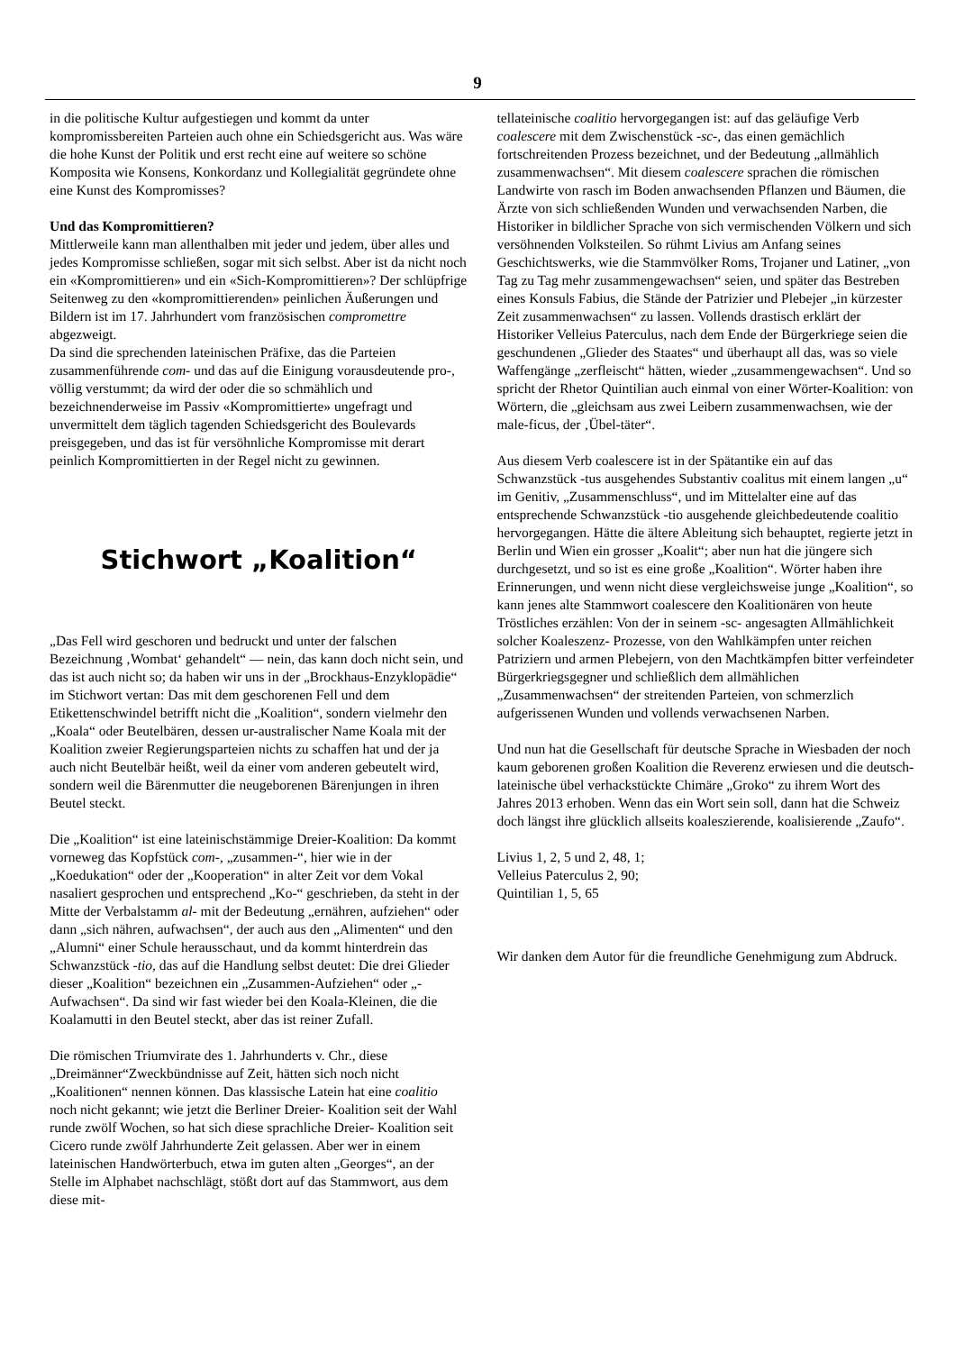9
in die politische Kultur aufgestiegen und kommt da unter kompromissbereiten Parteien auch ohne ein Schiedsgericht aus. Was wäre die hohe Kunst der Politik und erst recht eine auf weitere so schöne Komposita wie Konsens, Konkordanz und Kollegialität gegründete ohne eine Kunst des Kompromisses?
Und das Kompromittieren?
Mittlerweile kann man allenthalben mit jeder und jedem, über alles und jedes Kompromisse schließen, sogar mit sich selbst. Aber ist da nicht noch ein «Kompromittieren» und ein «Sich-Kompromittieren»? Der schlüpfrige Seitenweg zu den «kompromittierenden» peinlichen Äußerungen und Bildern ist im 17. Jahrhundert vom französischen compromettre abgezweigt.
Da sind die sprechenden lateinischen Präfixe, das die Parteien zusammenführende com- und das auf die Einigung vorausdeutende pro-, völlig verstummt; da wird der oder die so schmählich und bezeichnenderweise im Passiv «Kompromittierte» ungefragt und unvermittelt dem täglich tagenden Schiedsgericht des Boulevards preisgegeben, und das ist für versöhnliche Kompromisse mit derart peinlich Kompromittierten in der Regel nicht zu gewinnen.
Stichwort „Koalition“
„Das Fell wird geschoren und bedruckt und unter der falschen Bezeichnung ‚Wombat‘ gehandelt“ — nein, das kann doch nicht sein, und das ist auch nicht so; da haben wir uns in der „Brockhaus-Enzyklopädie“ im Stichwort vertan: Das mit dem geschorenen Fell und dem Etikettenschwindel betrifft nicht die „Koalition“, sondern vielmehr den „Koala“ oder Beutelbären, dessen ur-australischer Name Koala mit der Koalition zweier Regierungsparteien nichts zu schaffen hat und der ja auch nicht Beutelbär heißt, weil da einer vom anderen gebeutelt wird, sondern weil die Bärenmutter die neugeborenen Bärenjungen in ihren Beutel steckt.
Die „Koalition“ ist eine lateinischstämmige Dreier-Koalition: Da kommt vorneweg das Kopfstück com-, „zusammen-“, hier wie in der „Koedukation“ oder der „Kooperation“ in alter Zeit vor dem Vokal nasaliert gesprochen und entsprechend „Ko-“ geschrieben, da steht in der Mitte der Verbalstamm al- mit der Bedeutung „ernähren, aufziehen“ oder dann „sich nähren, aufwachsen“, der auch aus den „Alimenten“ und den „Alumni“ einer Schule herausschaut, und da kommt hinterdrein das Schwanzstück -tio, das auf die Handlung selbst deutet: Die drei Glieder dieser „Koalition“ bezeichnen ein „Zusammen-Aufziehen“ oder „-Aufwachsen“. Da sind wir fast wieder bei den Koala-Kleinen, die die Koalamutti in den Beutel steckt, aber das ist reiner Zufall.
Die römischen Triumvirate des 1. Jahrhunderts v. Chr., diese „Dreimänner“Zweckbündnisse auf Zeit, hätten sich noch nicht „Koalitionen“ nennen können. Das klassische Latein hat eine coalitio noch nicht gekannt; wie jetzt die Berliner Dreier- Koalition seit der Wahl runde zwölf Wochen, so hat sich diese sprachliche Dreier- Koalition seit Cicero runde zwölf Jahrhunderte Zeit gelassen. Aber wer in einem lateinischen Handwörterbuch, etwa im guten alten „Georges“, an der Stelle im Alphabet nachschlägt, stößt dort auf das Stammwort, aus dem diese mit-
tellateinische coalitio hervorgegangen ist: auf das geläufige Verb coalescere mit dem Zwischenstück -sc-, das einen gemächlich fortschreitenden Prozess bezeichnet, und der Bedeutung „allmählich zusammenwachsen“. Mit diesem coalescere sprachen die römischen Landwirte von rasch im Boden anwachsenden Pflanzen und Bäumen, die Ärzte von sich schließenden Wunden und verwachsenden Narben, die Historiker in bildlicher Sprache von sich vermischenden Völkern und sich versöhnenden Volksteilen. So rühmt Livius am Anfang seines Geschichtswerks, wie die Stammvölker Roms, Trojaner und Latiner, „von Tag zu Tag mehr zusammengewachsen“ seien, und später das Bestreben eines Konsuls Fabius, die Stände der Patrizier und Plebejer „in kürzester Zeit zusammenwachsen“ zu lassen. Vollends drastisch erklärt der Historiker Velleius Paterculus, nach dem Ende der Bürgerkriege seien die geschundenen „Glieder des Staates“ und überhaupt all das, was so viele Waffengänge „zerfleischt“ hätten, wieder „zusammengewachsen“. Und so spricht der Rhetor Quintilian auch einmal von einer Wörter-Koalition: von Wörtern, die „gleichsam aus zwei Leibern zusammenwachsen, wie der male-ficus, der ‚Übel-täter“.
Aus diesem Verb coalescere ist in der Spätantike ein auf das Schwanzstück -tus ausgehendes Substantiv coalitus mit einem langen „u“ im Genitiv, „Zusammenschluss“, und im Mittelalter eine auf das entsprechende Schwanzstück -tio ausgehende gleichbedeutende coalitio hervorgegangen. Hätte die ältere Ableitung sich behauptet, regierte jetzt in Berlin und Wien ein grosser „Koalit“; aber nun hat die jüngere sich durchgesetzt, und so ist es eine große „Koalition“. Wörter haben ihre Erinnerungen, und wenn nicht diese vergleichsweise junge „Koalition“, so kann jenes alte Stammwort coalescere den Koalitionären von heute Tröstliches erzählen: Von der in seinem -sc- angesagten Allmählichkeit solcher Koaleszenz- Prozesse, von den Wahlkämpfen unter reichen Patriziern und armen Plebejern, von den Machtkämpfen bitter verfeindeter Bürgerkriegsgegner und schließlich dem allmählichen „Zusammenwachsen“ der streitenden Parteien, von schmerzlich aufgerissenen Wunden und vollends verwachsenen Narben.
Und nun hat die Gesellschaft für deutsche Sprache in Wiesbaden der noch kaum geborenen großen Koalition die Reverenz erwiesen und die deutsch-lateinische übel verhackstückte Chimäre „Groko“ zu ihrem Wort des Jahres 2013 erhoben. Wenn das ein Wort sein soll, dann hat die Schweiz doch längst ihre glücklich allseits koaleszierende, koalisierende „Zaufo“.
Livius 1, 2, 5 und 2, 48, 1;
Velleius Paterculus 2, 90;
Quintilian 1, 5, 65
Wir danken dem Autor für die freundliche Genehmigung zum Abdruck.